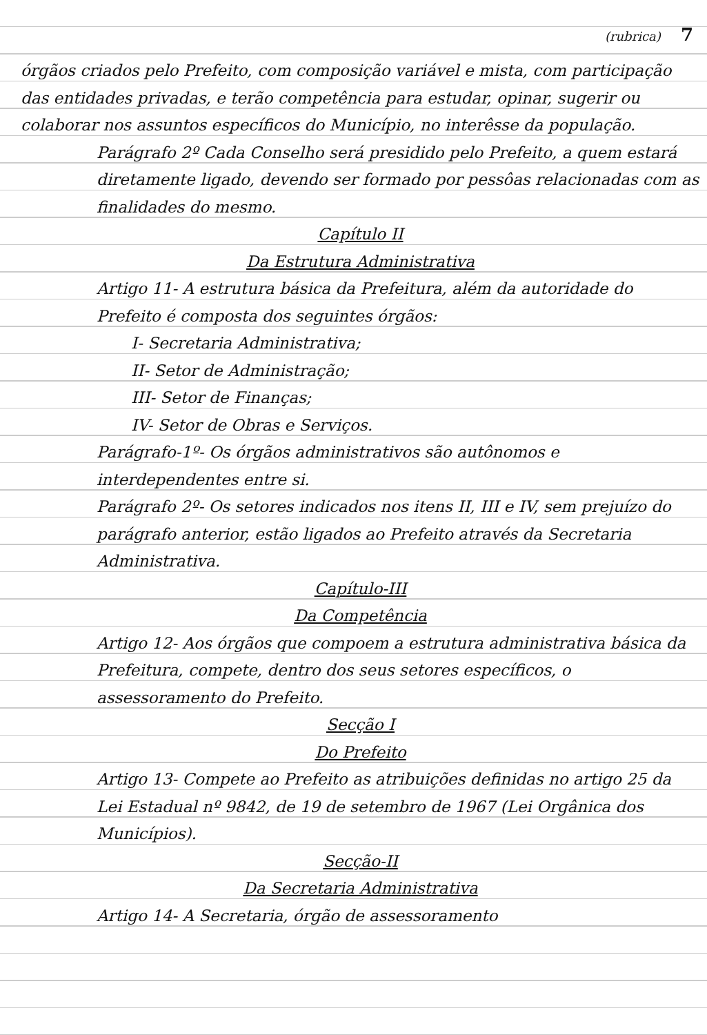(rubrica) 7
órgãos criados pelo Prefeito, com composição variável e mista, com participação das entidades privadas, e terão competência para estudar, opinar, sugerir ou colaborar nos assuntos específicos do Município, no interêsse da população.
Parágrafo 2º Cada Conselho será presidido pelo Prefeito, a quem estará diretamente ligado, devendo ser formado por pessôas relacionadas com as finalidades do mesmo.
Capítulo II
Da Estrutura Administrativa
Artigo 11- A estrutura básica da Prefeitura, além da autoridade do Prefeito é composta dos seguintes órgãos:
I- Secretaria Administrativa;
II- Setor de Administração;
III- Setor de Finanças;
IV- Setor de Obras e Serviços.
Parágrafo-1º- Os órgãos administrativos são autônomos e interdependentes entre si.
Parágrafo 2º- Os setores indicados nos itens II, III e IV, sem prejuízo do parágrafo anterior, estão ligados ao Prefeito através da Secretaria Administrativa.
Capítulo-III
Da Competência
Artigo 12- Aos órgãos que compoem a estrutura administrativa básica da Prefeitura, compete, dentro dos seus setores específicos, o assessoramento do Prefeito.
Secção I
Do Prefeito
Artigo 13- Compete ao Prefeito as atribuições definidas no artigo 25 da Lei Estadual nº 9842, de 19 de setembro de 1967 (Lei Orgânica dos Municípios).
Secção-II
Da Secretaria Administrativa
Artigo 14- A Secretaria, órgão de assessoramento